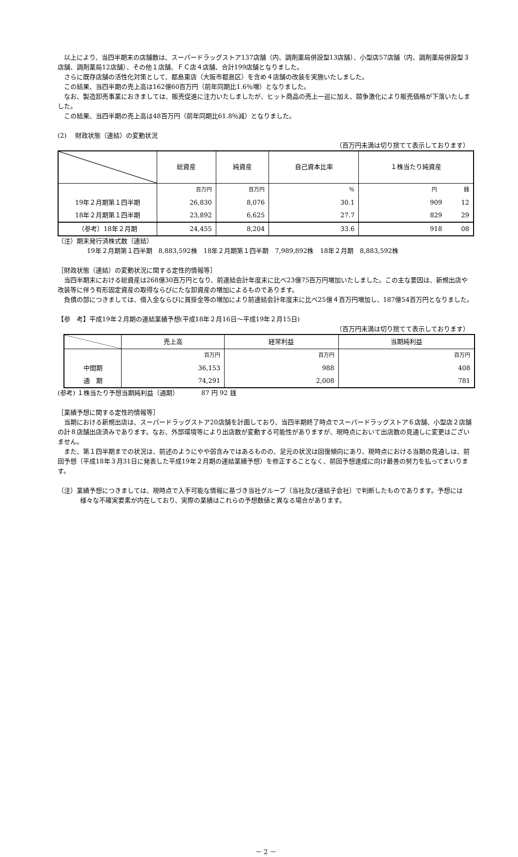以上により、当四半期末の店舗数は、スーパードラッグストア137店舗（内、調剤薬局併設型13店舗）、小型店57店舗（内、調剤薬局併設型３店舗、調剤薬局12店舗）、その他１店舗、ＦＣ店４店舗、合計199店舗となりました。
さらに既存店舗の活性化対策として、都島東店（大阪市都島区）を含め４店舗の改装を実施いたしました。
この結果、当四半期の売上高は162億60百万円（前年同期比1.6％増）となりました。
なお、製造卸売事業におきましては、販売促進に注力いたしましたが、ヒット商品の売上一巡に加え、競争激化により販売価格が下落いたしました。
この結果、当四半期の売上高は48百万円（前年同期比61.8％減）となりました。
(2)　 財政状態（連結）の変動状況
（百万円未満は切り捨てて表示しております）
| | 総資産 | 純資産 | 自己資本比率 | １株当たり純資産 |
| --- | --- | --- | --- | --- |
| | 百万円 | 百万円 | ％ | 円 銭 |
| 19年２月期第１四半期 | 26,830 | 8,076 | 30.1 | 909 12 |
| 18年２月期第１四半期 | 23,892 | 6,625 | 27.7 | 829 29 |
| （参考）18年２月期 | 24,455 | 8,204 | 33.6 | 918 08 |
（注）期末発行済株式数（連結）
19年２月期第１四半期　8,883,592株　18年２月期第１四半期　7,989,892株　18年２月期　8,883,592株
［財政状態（連結）の変動状況に関する定性的情報等］
当四半期末における総資産は268億30百万円となり、前連結会計年度末に比べ23億75百万円増加いたしました。この主な要因は、新規出店や改装等に伴う有形固定資産の取得ならびにたな卸資産の増加によるものであります。
負債の部につきましては、借入金ならびに買掛金等の増加により前連結会計年度末に比べ25億４百万円増加し、187億54百万円となりました。
【参　考】平成19年２月期の連結業績予想(平成18年２月16日～平成19年２月15日)
（百万円未満は切り捨てて表示しております）
| | 売上高 | 経常利益 | 当期純利益 |
| --- | --- | --- | --- |
| | 百万円 | 百万円 | 百万円 |
| 中間期 | 36,153 | 988 | 408 |
| 通 期 | 74,291 | 2,008 | 781 |
(参考) １株当たり予想当期純利益（通期）　　　　87 円 92 銭
［業績予想に関する定性的情報等］
当期における新規出店は、スーパードラッグストア20店舗を計画しており、当四半期終了時点でスーパードラッグストア６店舗、小型店２店舗の計８店舗出店済みであります。なお、外部環境等により出店数が変動する可能性がありますが、現時点において出店数の見通しに変更はございません。
また、第１四半期までの状況は、前述のようにやや弱含みではあるものの、足元の状況は回復傾向にあり、現時点における当期の見通しは、前回予想（平成18年３月31日に発表した平成19年２月期の連結業績予想）を修正することなく、前回予想達成に向け最善の努力を払ってまいります。
（注）業績予想につきましては、現時点で入手可能な情報に基づき当社グループ（当社及び連結子会社）で判断したものであります。予想には様々な不確実要素が内在しており、実際の業績はこれらの予想数値と異なる場合があります。
－ 2 －